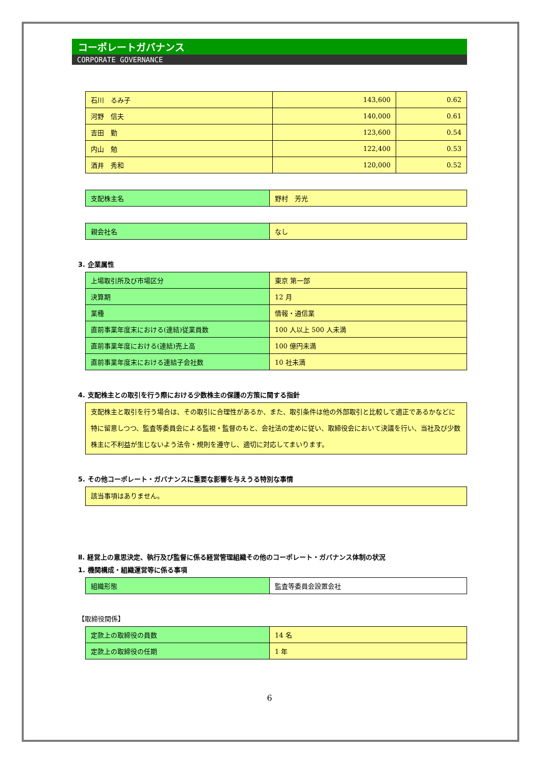コーポレートガバナンス
CORPORATE GOVERNANCE
| 石川 るみ子 | 143,600 | 0.62 |
| 河野 信夫 | 140,000 | 0.61 |
| 吉田 勤 | 123,600 | 0.54 |
| 内山 勉 | 122,400 | 0.53 |
| 酒井 秀和 | 120,000 | 0.52 |
| 支配株主名 | 野村 芳光 |
| 親会社名 | なし |
3. 企業属性
| 上場取引所及び市場区分 | 東京 第一部 |
| 決算期 | 12 月 |
| 業種 | 情報・通信業 |
| 直前事業年度末における(連結)従業員数 | 100 人以上 500 人未満 |
| 直前事業年度における(連結)売上高 | 100 億円未満 |
| 直前事業年度末における連結子会社数 | 10 社未満 |
4. 支配株主との取引を行う際における少数株主の保護の方策に関する指針
支配株主と取引を行う場合は、その取引に合理性があるか、また、取引条件は他の外部取引と比較して適正であるかなどに特に留意しつつ、監査等委員会による監視・監督のもと、会社法の定めに従い、取締役会において決議を行い、当社及び少数株主に不利益が生じないよう法令・規則を遵守し、適切に対応してまいります。
5. その他コーポレート・ガバナンスに重要な影響を与えうる特別な事情
該当事項はありません。
Ⅱ. 経営上の意思決定、執行及び監督に係る経営管理組織その他のコーポレート・ガバナンス体制の状況
1. 機関構成・組織運営等に係る事項
| 組織形態 | 監査等委員会設置会社 |
【取締役関係】
| 定款上の取締役の員数 | 14 名 |
| 定款上の取締役の任期 | 1 年 |
6